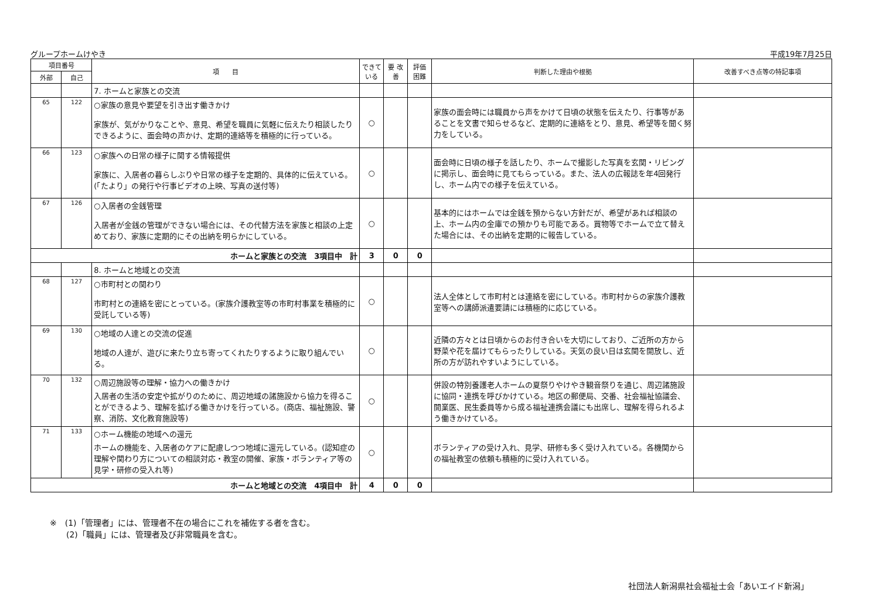グループホームけやき 平成19年7月25日
| 項目番号 | | 項 目 | できて いる | 要 改善 | 評価 困難 | 判断した理由や根拠 | 改善すべき点等の特記事項 |
| --- | --- | --- | --- | --- | --- | --- | --- |
| 外部 | 自己 | | | | | | |
| | | 7. ホームと家族との交流 | | | | | |
| 65 | 122 | ○家族の意見や要望を引き出す働きかけ 家族が、気がかりなことや、意見、希望を職員に気軽に伝えたり相談したりできるように、面会時の声かけ、定期的連絡等を積極的に行っている。 | ○ | | | 家族の面会時には職員から声をかけて日頃の状態を伝えたり、行事等があることを文書で知らせるなど、定期的に連絡をとり、意見、希望等を聞く努力をしている。 | |
| 66 | 123 | ○家族への日常の様子に関する情報提供 家族に、入居者の暮らしぶりや日常の様子を定期的、具体的に伝えている。(「たより」の発行や行事ビデオの上映、写真の送付等) | ○ | | | 面会時に日頃の様子を話したり、ホームで撮影した写真を玄関・リビングに掲示し、面会時に見てもらっている。また、法人の広報誌を年4回発行し、ホーム内での様子を伝えている。 | |
| 67 | 126 | ○入居者の金銭管理 入居者が金銭の管理ができない場合には、その代替方法を家族と相談の上定めており、家族に定期的にその出納を明らかにしている。 | ○ | | | 基本的にはホームでは金銭を預からない方針だが、希望があれば相談の上、ホーム内の金庫での預かりも可能である。買物等でホームで立て替えた場合には、その出納を定期的に報告している。 | |
| ホームと家族との交流 3項目中 計 | | | 3 | 0 | 0 | | |
| | | 8. ホームと地域との交流 | | | | | |
| 68 | 127 | ○市町村との関わり 市町村との連絡を密にとっている。(家族介護教室等の市町村事業を積極的に受託している等) | ○ | | | 法人全体として市町村とは連絡を密にしている。市町村からの家族介護教室等への講師派遣要請には積極的に応じている。 | |
| 69 | 130 | ○地域の人達との交流の促進 地域の人達が、遊びに来たり立ち寄ってくれたりするように取り組んでいる。 | ○ | | | 近隣の方々とは日頃からのお付き合いを大切にしており、ご近所の方から野菜や花を届けてもらったりしている。天気の良い日は玄関を開放し、近所の方が訪れやすいようにしている。 | |
| 70 | 132 | ○周辺施設等の理解・協力への働きかけ 入居者の生活の安定や拡がりのために、周辺地域の諸施設から協力を得ることができるよう、理解を拡げる働きかけを行っている。(商店、福祉施設、警察、消防、文化教育施設等) | ○ | | | 併設の特別養護老人ホームの夏祭りやけやき観音祭りを通じ、周辺諸施設に協同・連携を呼びかけている。地区の郵便局、交番、社会福祉協議会、開業医、民生委員等から成る福祉連携会議にも出席し、理解を得られるよう働きかけている。 | |
| 71 | 133 | ○ホーム機能の地域への還元 ホームの機能を、入居者のケアに配慮しつつ地域に還元している。(認知症の理解や関わり方についての相談対応・教室の開催、家族・ボランティア等の見学・研修の受入れ等) | ○ | | | ボランティアの受け入れ、見学、研修も多く受け入れている。各機関からの福祉教室の依頼も積極的に受け入れている。 | |
| ホームと地域との交流 4項目中 計 | | | 4 | 0 | 0 | | |
※　(1)「管理者」には、管理者不在の場合にこれを補佐する者を含む。
　　(2)「職員」には、管理者及び非常職員を含む。
社団法人新潟県社会福祉士会「あいエイド新潟」